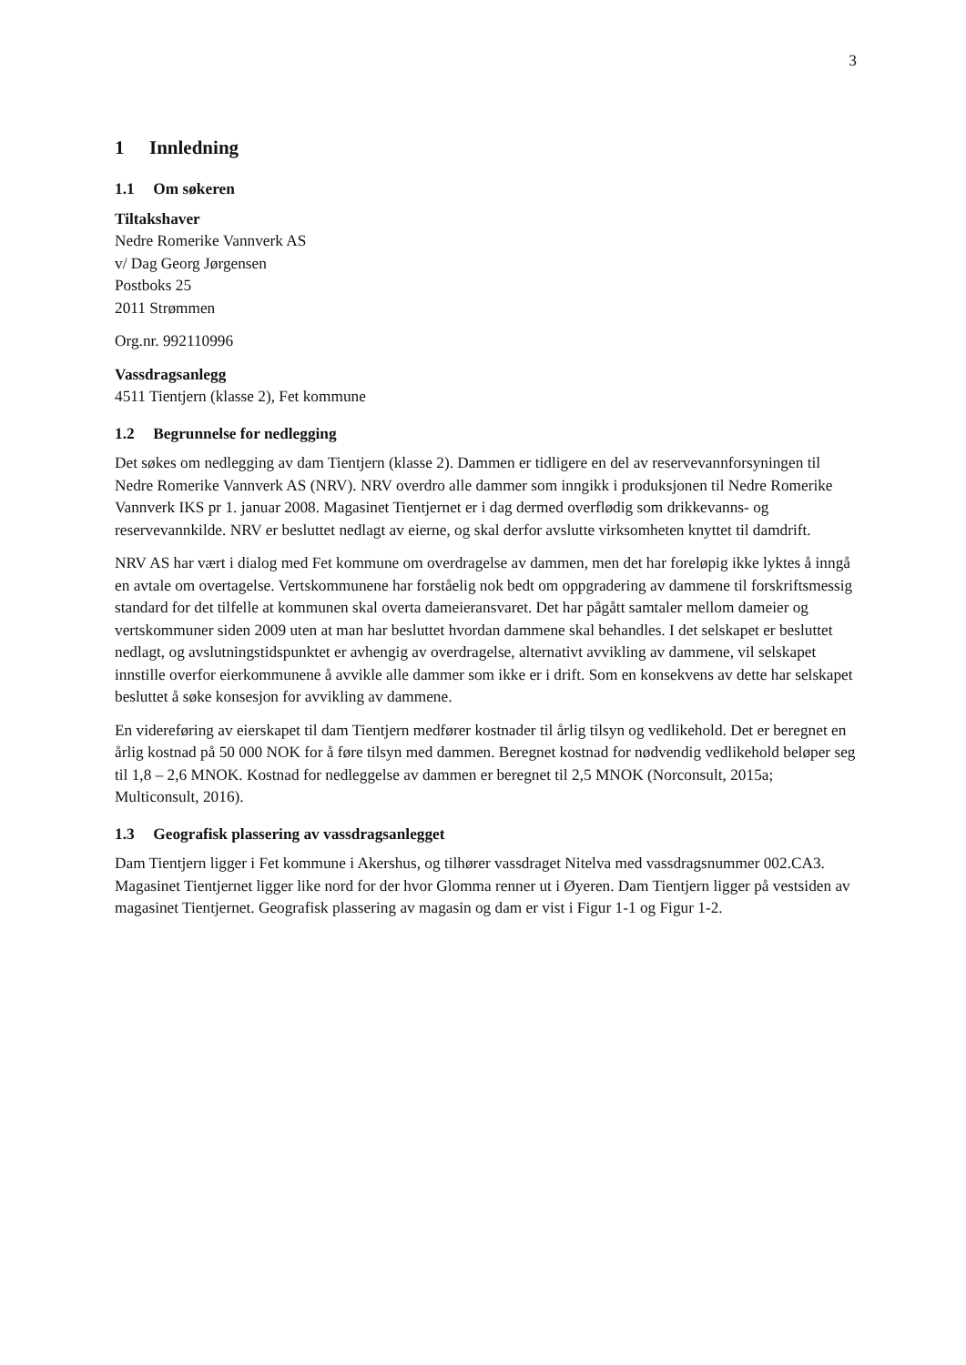3
1 Innledning
1.1 Om søkeren
Tiltakshaver
Nedre Romerike Vannverk AS
v/ Dag Georg Jørgensen
Postboks 25
2011 Strømmen
Org.nr. 992110996
Vassdragsanlegg
4511 Tientjern (klasse 2), Fet kommune
1.2 Begrunnelse for nedlegging
Det søkes om nedlegging av dam Tientjern (klasse 2). Dammen er tidligere en del av reservevannforsyningen til Nedre Romerike Vannverk AS (NRV). NRV overdro alle dammer som inngikk i produksjonen til Nedre Romerike Vannverk IKS pr 1. januar 2008. Magasinet Tientjernet er i dag dermed overflødig som drikkevanns- og reservevannkilde. NRV er besluttet nedlagt av eierne, og skal derfor avslutte virksomheten knyttet til damdrift.
NRV AS har vært i dialog med Fet kommune om overdragelse av dammen, men det har foreløpig ikke lyktes å inngå en avtale om overtagelse. Vertskommunene har forståelig nok bedt om oppgradering av dammene til forskriftsmessig standard for det tilfelle at kommunen skal overta dameieransvaret. Det har pågått samtaler mellom dameier og vertskommuner siden 2009 uten at man har besluttet hvordan dammene skal behandles. I det selskapet er besluttet nedlagt, og avslutningstidspunktet er avhengig av overdragelse, alternativt avvikling av dammene, vil selskapet innstille overfor eierkommunene å avvikle alle dammer som ikke er i drift. Som en konsekvens av dette har selskapet besluttet å søke konsesjon for avvikling av dammene.
En videreføring av eierskapet til dam Tientjern medfører kostnader til årlig tilsyn og vedlikehold. Det er beregnet en årlig kostnad på 50 000 NOK for å føre tilsyn med dammen. Beregnet kostnad for nødvendig vedlikehold beløper seg til 1,8 – 2,6 MNOK. Kostnad for nedleggelse av dammen er beregnet til 2,5 MNOK (Norconsult, 2015a; Multiconsult, 2016).
1.3 Geografisk plassering av vassdragsanlegget
Dam Tientjern ligger i Fet kommune i Akershus, og tilhører vassdraget Nitelva med vassdragsnummer 002.CA3. Magasinet Tientjernet ligger like nord for der hvor Glomma renner ut i Øyeren. Dam Tientjern ligger på vestsiden av magasinet Tientjernet. Geografisk plassering av magasin og dam er vist i Figur 1-1 og Figur 1-2.